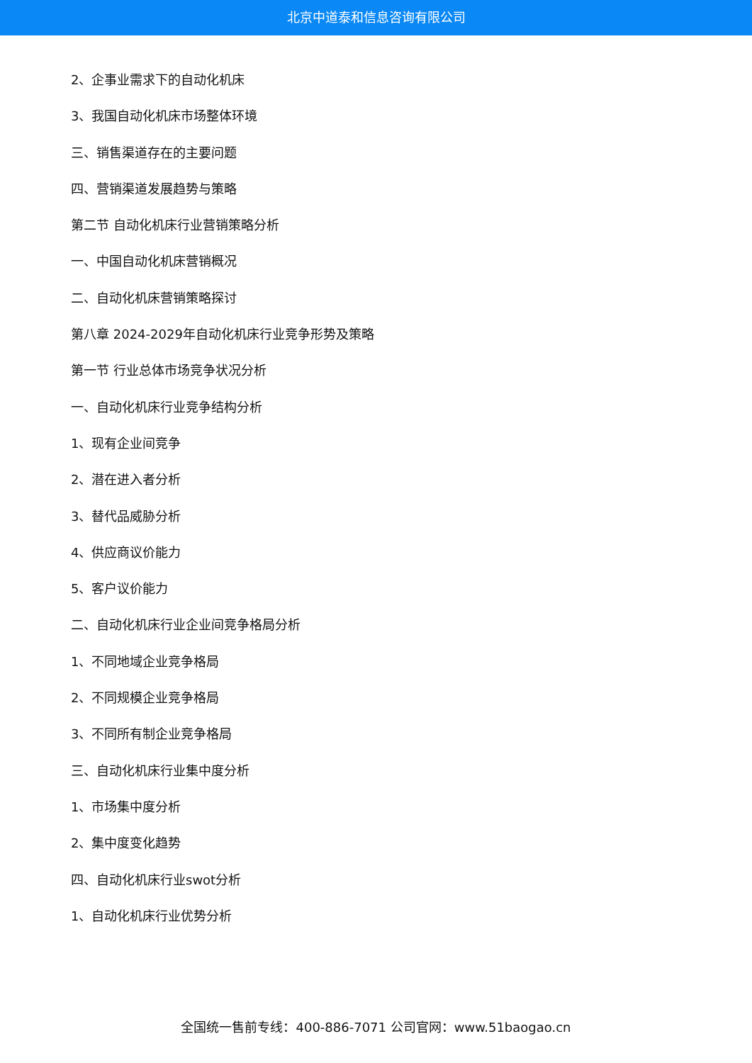北京中道泰和信息咨询有限公司
2、企事业需求下的自动化机床
3、我国自动化机床市场整体环境
三、销售渠道存在的主要问题
四、营销渠道发展趋势与策略
第二节 自动化机床行业营销策略分析
一、中国自动化机床营销概况
二、自动化机床营销策略探讨
第八章 2024-2029年自动化机床行业竞争形势及策略
第一节 行业总体市场竞争状况分析
一、自动化机床行业竞争结构分析
1、现有企业间竞争
2、潜在进入者分析
3、替代品威胁分析
4、供应商议价能力
5、客户议价能力
二、自动化机床行业企业间竞争格局分析
1、不同地域企业竞争格局
2、不同规模企业竞争格局
3、不同所有制企业竞争格局
三、自动化机床行业集中度分析
1、市场集中度分析
2、集中度变化趋势
四、自动化机床行业swot分析
1、自动化机床行业优势分析
全国统一售前专线：400-886-7071 公司官网：www.51baogao.cn